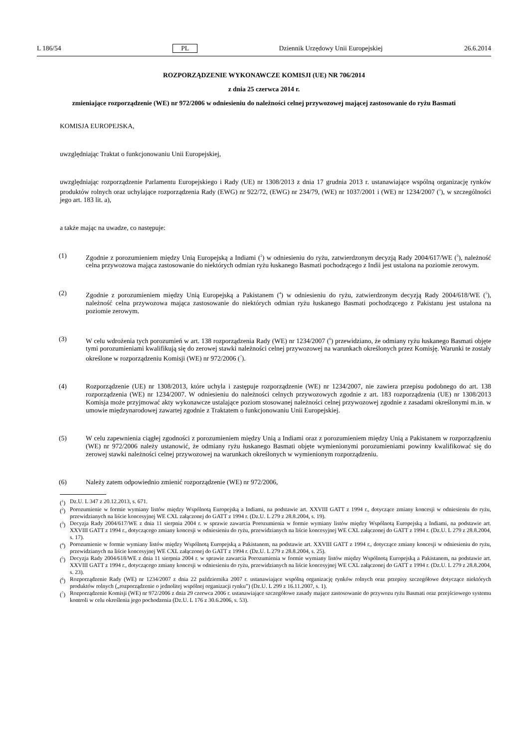L 186/54 PL Dziennik Urzędowy Unii Europejskiej 26.6.2014
ROZPORZĄDZENIE WYKONAWCZE KOMISJI (UE) NR 706/2014
z dnia 25 czerwca 2014 r.
zmieniające rozporządzenie (WE) nr 972/2006 w odniesieniu do należności celnej przywozowej mającej zastosowanie do ryżu Basmati
KOMISJA EUROPEJSKA,
uwzględniając Traktat o funkcjonowaniu Unii Europejskiej,
uwzględniając rozporządzenie Parlamentu Europejskiego i Rady (UE) nr 1308/2013 z dnia 17 grudnia 2013 r. ustanawiające wspólną organizację rynków produktów rolnych oraz uchylające rozporządzenia Rady (EWG) nr 922/72, (EWG) nr 234/79, (WE) nr 1037/2001 i (WE) nr 1234/2007 (<sup>1</sup>), w szczególności jego art. 183 lit. a),
a także mając na uwadze, co następuje:
(1) Zgodnie z porozumieniem między Unią Europejską a Indiami (<sup>2</sup>) w odniesieniu do ryżu, zatwierdzonym decyzją Rady 2004/617/WE (<sup>3</sup>), należność celna przywozowa mająca zastosowanie do niektórych odmian ryżu łuskanego Basmati pochodzącego z Indii jest ustalona na poziomie zerowym.
(2) Zgodnie z porozumieniem między Unią Europejską a Pakistanem (<sup>4</sup>) w odniesieniu do ryżu, zatwierdzonym decyzją Rady 2004/618/WE (<sup>5</sup>), należność celna przywozowa mająca zastosowanie do niektórych odmian ryżu łuskanego Basmati pochodzącego z Pakistanu jest ustalona na poziomie zerowym.
(3) W celu wdrożenia tych porozumień w art. 138 rozporządzenia Rady (WE) nr 1234/2007 (<sup>6</sup>) przewidziano, że odmiany ryżu łuskanego Basmati objęte tymi porozumieniami kwalifikują się do zerowej stawki należności celnej przywozowej na warunkach określonych przez Komisję. Warunki te zostały określone w rozporządzeniu Komisji (WE) nr 972/2006 (<sup>7</sup>).
(4) Rozporządzenie (UE) nr 1308/2013, które uchyla i zastępuje rozporządzenie (WE) nr 1234/2007, nie zawiera przepisu podobnego do art. 138 rozporządzenia (WE) nr 1234/2007. W odniesieniu do należności celnych przywozowych zgodnie z art. 183 rozporządzenia (UE) nr 1308/2013 Komisja może przyjmować akty wykonawcze ustalające poziom stosowanej należności celnej przywozowej zgodnie z zasadami określonymi m.in. w umowie międzynarodowej zawartej zgodnie z Traktatem o funkcjonowaniu Unii Europejskiej.
(5) W celu zapewnienia ciągłej zgodności z porozumieniem między Unią a Indiami oraz z porozumieniem między Unią a Pakistanem w rozporządzeniu (WE) nr 972/2006 należy ustanowić, że odmiany ryżu łuskanego Basmati objęte wymienionymi porozumieniami powinny kwalifikować się do zerowej stawki należności celnej przywozowej na warunkach określonych w wymienionym rozporządzeniu.
(6) Należy zatem odpowiednio zmienić rozporządzenie (WE) nr 972/2006,
(<sup>1</sup>) Dz.U. L 347 z 20.12.2013, s. 671.
(<sup>2</sup>) Porozumienie w formie wymiany listów między Wspólnotą Europejską a Indiami, na podstawie art. XXVIII GATT z 1994 r., dotyczące zmiany koncesji w odniesieniu do ryżu, przewidzianych na liście koncesyjnej WE CXL załączonej do GATT z 1994 r. (Dz.U. L 279 z 28.8.2004, s. 19).
(<sup>3</sup>) Decyzja Rady 2004/617/WE z dnia 11 sierpnia 2004 r. w sprawie zawarcia Porozumienia w formie wymiany listów między Wspólnotą Europejską a Indiami, na podstawie art. XXVIII GATT z 1994 r., dotyczącego zmiany koncesji w odniesieniu do ryżu, przewidzianych na liście koncesyjnej WE CXL załączonej do GATT z 1994 r. (Dz.U. L 279 z 28.8.2004, s. 17).
(<sup>4</sup>) Porozumienie w formie wymiany listów między Wspólnotą Europejską a Pakistanem, na podstawie art. XXVIII GATT z 1994 r., dotyczące zmiany koncesji w odniesieniu do ryżu, przewidzianych na liście koncesyjnej WE CXL załączonej do GATT z 1994 r. (Dz.U. L 279 z 28.8.2004, s. 25).
(<sup>5</sup>) Decyzja Rady 2004/618/WE z dnia 11 sierpnia 2004 r. w sprawie zawarcia Porozumienia w formie wymiany listów między Wspólnotą Europejską a Pakistanem, na podstawie art. XXVIII GATT z 1994 r., dotyczącego zmiany koncesji w odniesieniu do ryżu, przewidzianych na liście koncesyjnej WE CXL załączonej do GATT z 1994 r. (Dz.U. L 279 z 28.8.2004, s. 23).
(<sup>6</sup>) Rozporządzenie Rady (WE) nr 1234/2007 z dnia 22 października 2007 r. ustanawiające wspólną organizację rynków rolnych oraz przepisy szczegółowe dotyczące niektórych produktów rolnych („rozporządzenie o jednolitej wspólnej organizacji rynku”) (Dz.U. L 299 z 16.11.2007, s. 1).
(<sup>7</sup>) Rozporządzenie Komisji (WE) nr 972/2006 z dnia 29 czerwca 2006 r. ustanawiające szczegółowe zasady mające zastosowanie do przywozu ryżu Basmati oraz przejściowego systemu kontroli w celu określenia jego pochodzenia (Dz.U. L 176 z 30.6.2006, s. 53).